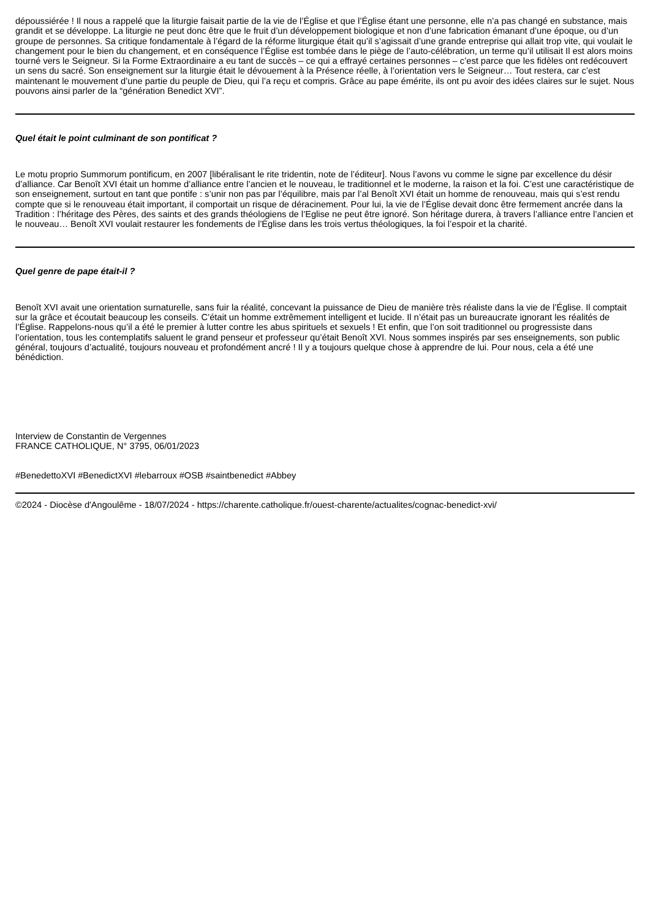dépoussiérée ! Il nous a rappelé que la liturgie faisait partie de la vie de l’Église et que l’Église étant une personne, elle n’a pas changé en substance, mais grandit et se développe. La liturgie ne peut donc être que le fruit d’un développement biologique et non d’une fabrication émanant d’une époque, ou d’un groupe de personnes. Sa critique fondamentale à l’égard de la réforme liturgique était qu’il s’agissait d’une grande entreprise qui allait trop vite, qui voulait le changement pour le bien du changement, et en conséquence l’Église est tombée dans le piège de l’auto-célébration, un terme qu’il utilisait Il est alors moins tourné vers le Seigneur. Si la Forme Extraordinaire a eu tant de succès – ce qui a effrayé certaines personnes – c’est parce que les fidèles ont redécouvert un sens du sacré. Son enseignement sur la liturgie était le dévouement à la Présence réelle, à l’orientation vers le Seigneur… Tout restera, car c’est maintenant le mouvement d’une partie du peuple de Dieu, qui l’a reçu et compris. Grâce au pape émérite, ils ont pu avoir des idées claires sur le sujet. Nous pouvons ainsi parler de la “génération Benedict XVI”.
Quel était le point culminant de son pontificat ?
Le motu proprio Summorum pontificum, en 2007 [libéralisant le rite tridentin, note de l’éditeur]. Nous l’avons vu comme le signe par excellence du désir d’alliance. Car Benoît XVI était un homme d’alliance entre l’ancien et le nouveau, le traditionnel et le moderne, la raison et la foi. C’est une caractéristique de son enseignement, surtout en tant que pontife : s’unir non pas par l’équilibre, mais par l’al Benoît XVI était un homme de renouveau, mais qui s’est rendu compte que si le renouveau était important, il comportait un risque de déracinement. Pour lui, la vie de l’Église devait donc être fermement ancrée dans la Tradition : l’héritage des Pères, des saints et des grands théologiens de l’Eglise ne peut être ignoré. Son héritage durera, à travers l’alliance entre l’ancien et le nouveau… Benoît XVI voulait restaurer les fondements de l’Église dans les trois vertus théologiques, la foi l’espoir et la charité.
Quel genre de pape était-il ?
Benoît XVI avait une orientation surnaturelle, sans fuir la réalité, concevant la puissance de Dieu de manière très réaliste dans la vie de l’Église. Il comptait sur la grâce et écoutait beaucoup les conseils. C’était un homme extrêmement intelligent et lucide. Il n’était pas un bureaucrate ignorant les réalités de l’Église. Rappelons-nous qu’il a été le premier à lutter contre les abus spirituels et sexuels ! Et enfin, que l’on soit traditionnel ou progressiste dans l’orientation, tous les contemplatifs saluent le grand penseur et professeur qu’était Benoît XVI. Nous sommes inspirés par ses enseignements, son public général, toujours d’actualité, toujours nouveau et profondément ancré ! Il y a toujours quelque chose à apprendre de lui. Pour nous, cela a été une bénédiction.
Interview de Constantin de Vergennes
FRANCE CATHOLIQUE, N° 3795, 06/01/2023
#BenedettoXVI #BenedictXVI #lebarroux #OSB #saintbenedict #Abbey
©2024 - Diocèse d'Angoulême - 18/07/2024 - https://charente.catholique.fr/ouest-charente/actualites/cognac-benedict-xvi/